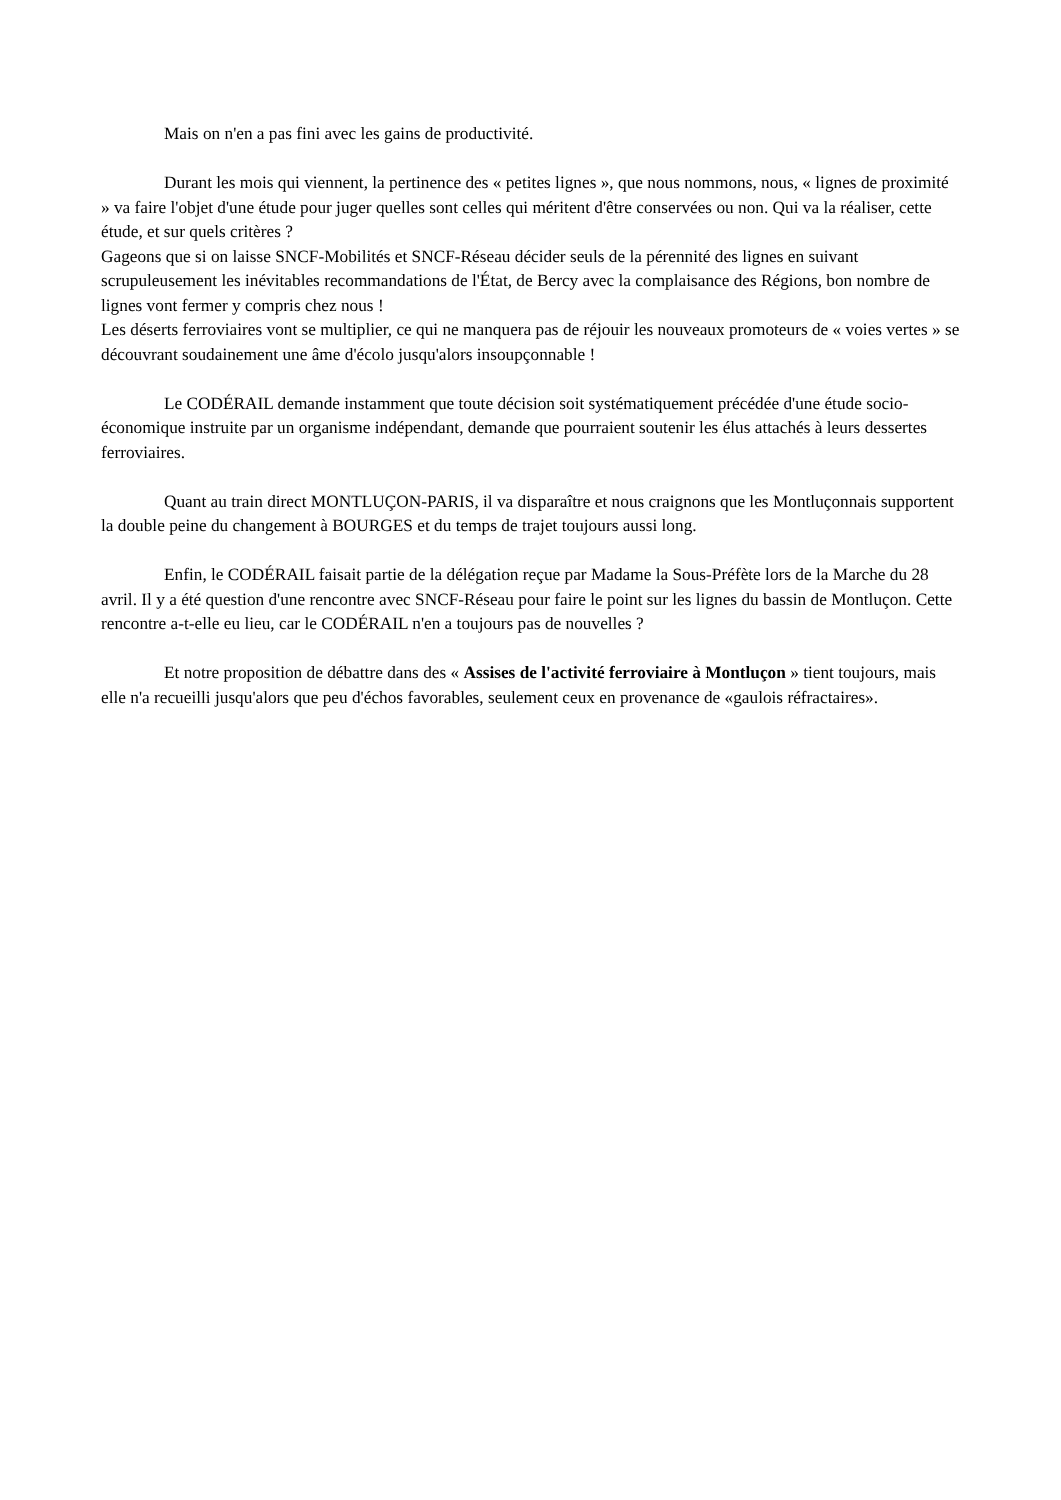Mais on n'en a pas fini avec les gains de productivité.
Durant les mois qui viennent, la pertinence des « petites lignes », que nous nommons, nous, « lignes de proximité » va faire l'objet d'une étude pour juger quelles sont celles qui méritent d'être conservées ou non. Qui va la réaliser, cette étude, et sur quels critères ?
Gageons que si on laisse SNCF-Mobilités et SNCF-Réseau décider seuls de la pérennité des lignes en suivant scrupuleusement les inévitables recommandations de l'État, de Bercy avec la complaisance des Régions, bon nombre de lignes vont fermer y compris chez nous !
Les déserts ferroviaires vont se multiplier, ce qui ne manquera pas de réjouir les nouveaux promoteurs de « voies vertes » se découvrant soudainement une âme d'écolo jusqu'alors insoupçonnable !
Le CODÉRAIL demande instamment que toute décision soit systématiquement précédée d'une étude socio-économique instruite par un organisme indépendant, demande que pourraient soutenir les élus attachés à leurs dessertes ferroviaires.
Quant au train direct MONTLUÇON-PARIS, il va disparaître et nous craignons que les Montluçonnais supportent la double peine du changement à BOURGES et du temps de trajet toujours aussi long.
Enfin, le CODÉRAIL faisait partie de la délégation reçue par Madame la Sous-Préfète lors de la Marche du 28 avril. Il y a été question d'une rencontre avec SNCF-Réseau pour faire le point sur les lignes du bassin de Montluçon. Cette rencontre a-t-elle eu lieu, car le CODÉRAIL n'en a toujours pas de nouvelles ?
Et notre proposition de débattre dans des « Assises de l'activité ferroviaire à Montluçon » tient toujours, mais elle n'a recueilli jusqu'alors que peu d'échos favorables, seulement ceux en provenance de «gaulois réfractaires».